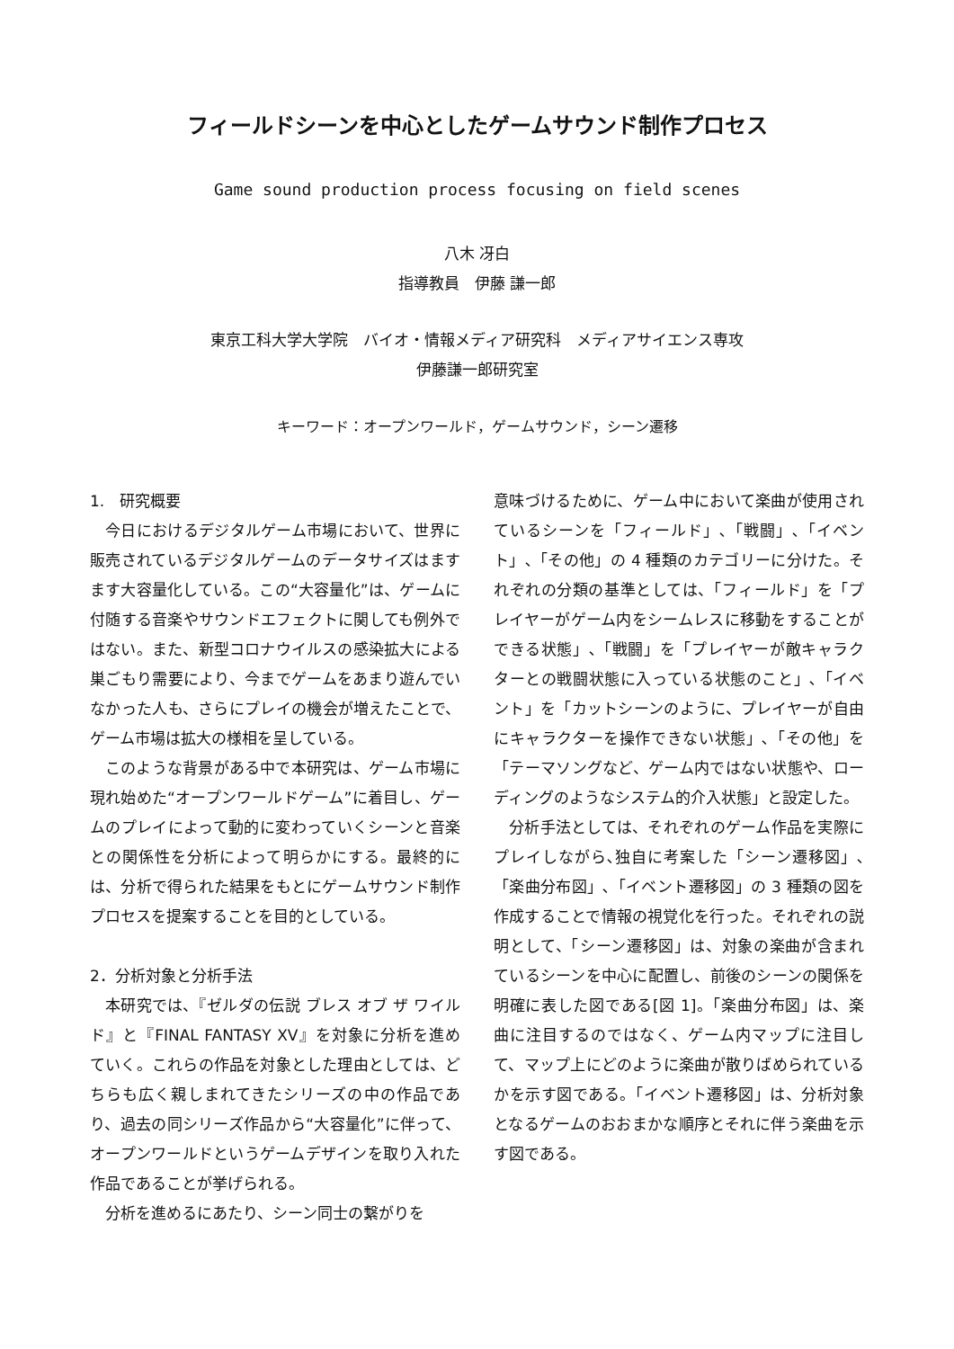フィールドシーンを中心としたゲームサウンド制作プロセス
Game sound production process focusing on field scenes
八木 冴白
指導教員　伊藤 謙一郎
東京工科大学大学院　バイオ・情報メディア研究科　メディアサイエンス専攻
伊藤謙一郎研究室
キーワード：オープンワールド，ゲームサウンド，シーン遷移
1.　研究概要
今日におけるデジタルゲーム市場において、世界に販売されているデジタルゲームのデータサイズはますます大容量化している。この“大容量化”は、ゲームに付随する音楽やサウンドエフェクトに関しても例外ではない。また、新型コロナウイルスの感染拡大による巣ごもり需要により、今までゲームをあまり遊んでいなかった人も、さらにプレイの機会が増えたことで、ゲーム市場は拡大の様相を呈している。
このような背景がある中で本研究は、ゲーム市場に現れ始めた“オープンワールドゲーム”に着目し、ゲームのプレイによって動的に変わっていくシーンと音楽との関係性を分析によって明らかにする。最終的には、分析で得られた結果をもとにゲームサウンド制作プロセスを提案することを目的としている。
2．分析対象と分析手法
本研究では、『ゼルダの伝説 ブレス オブ ザ ワイルド』と『FINAL FANTASY XV』を対象に分析を進めていく。これらの作品を対象とした理由としては、どちらも広く親しまれてきたシリーズの中の作品であり、過去の同シリーズ作品から“大容量化”に伴って、オープンワールドというゲームデザインを取り入れた作品であることが挙げられる。
分析を進めるにあたり、シーン同士の繋がりを
意味づけるために、ゲーム中において楽曲が使用されているシーンを「フィールド」､「戦闘」､「イベント」､「その他」の 4 種類のカテゴリーに分けた。それぞれの分類の基準としては、「フィールド」を「プレイヤーがゲーム内をシームレスに移動をすることができる状態」､「戦闘」を「プレイヤーが敵キャラクターとの戦闘状態に入っている状態のこと」､「イベント」を「カットシーンのように、プレイヤーが自由にキャラクターを操作できない状態」､「その他」を「テーマソングなど、ゲーム内ではない状態や、ローディングのようなシステム的介入状態」と設定した。
分析手法としては、それぞれのゲーム作品を実際にプレイしながら､独自に考案した「シーン遷移図」､「楽曲分布図」､「イベント遷移図」の 3 種類の図を作成することで情報の視覚化を行った。それぞれの説明として、「シーン遷移図」は、対象の楽曲が含まれているシーンを中心に配置し、前後のシーンの関係を明確に表した図である[図 1]。「楽曲分布図」は、楽曲に注目するのではなく、ゲーム内マップに注目して、マップ上にどのように楽曲が散りばめられているかを示す図である。「イベント遷移図」は、分析対象となるゲームのおおまかな順序とそれに伴う楽曲を示す図である。